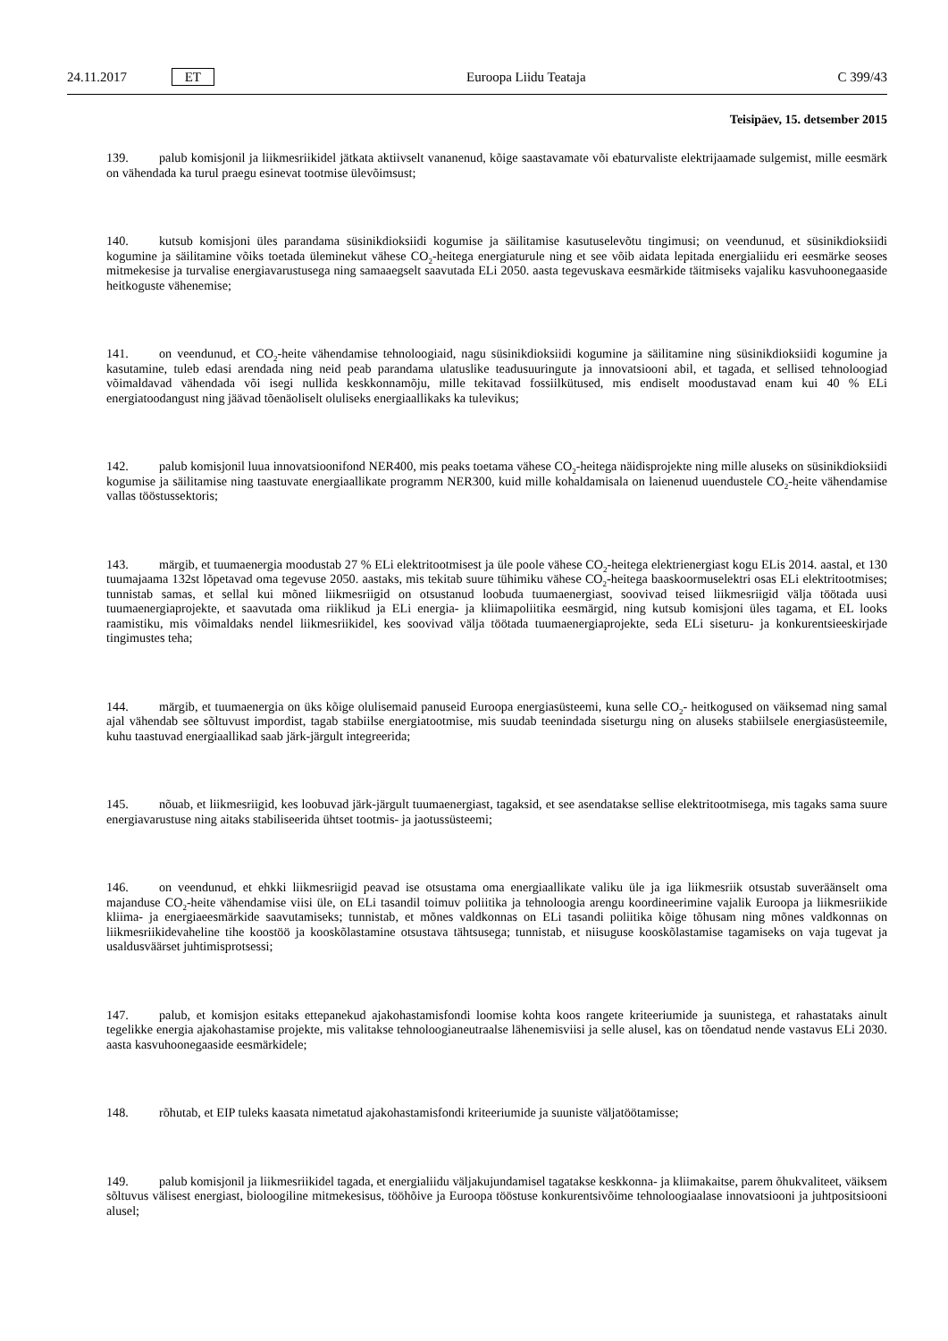24.11.2017 ET Euroopa Liidu Teataja C 399/43
Teisipäev, 15. detsember 2015
139. palub komisjonil ja liikmesriikidel jätkata aktiivselt vananenud, kõige saastavamate või ebaturvaliste elektrijaamade sulgemist, mille eesmärk on vähendada ka turul praegu esinevat tootmise ülevõimsust;
140. kutsub komisjoni üles parandama süsinikdioksiidi kogumise ja säilitamise kasutuselevõtu tingimusi; on veendunud, et süsinikdioksiidi kogumine ja säilitamine võiks toetada üleminekut vähese CO<sub>2</sub>-heitega energiaturule ning et see võib aidata lepitada energialiidu eri eesmärke seoses mitmekesise ja turvalise energiavarustusega ning samaaegselt saavutada ELi 2050. aasta tegevuskava eesmärkide täitmiseks vajaliku kasvuhoonegaaside heitkoguste vähenemise;
141. on veendunud, et CO<sub>2</sub>-heite vähendamise tehnoloogiaid, nagu süsinikdioksiidi kogumine ja säilitamine ning süsinikdioksiidi kogumine ja kasutamine, tuleb edasi arendada ning neid peab parandama ulatuslike teadusuuringute ja innovatsiooni abil, et tagada, et sellised tehnoloogiad võimaldavad vähendada või isegi nullida keskkonnamõju, mille tekitavad fossiilkütused, mis endiselt moodustavad enam kui 40 % ELi energiatoodangust ning jäävad tõenäoliselt oluliseks energiaallikaks ka tulevikus;
142. palub komisjonil luua innovatsioonifond NER400, mis peaks toetama vähese CO<sub>2</sub>-heitega näidisprojekte ning mille aluseks on süsinikdioksiidi kogumise ja säilitamise ning taastuvate energiaallikate programm NER300, kuid mille kohaldamisala on laienenud uuendustele CO<sub>2</sub>-heite vähendamise vallas tööstussektoris;
143. märgib, et tuumaenergia moodustab 27 % ELi elektritootmisest ja üle poole vähese CO<sub>2</sub>-heitega elektrienergiast kogu ELis 2014. aastal, et 130 tuumajaama 132st lõpetavad oma tegevuse 2050. aastaks, mis tekitab suure tühimiku vähese CO<sub>2</sub>-heitega baaskoormuselektri osas ELi elektritootmises; tunnistab samas, et sellal kui mõned liikmesriigid on otsustanud loobuda tuumaenergiast, soovivad teised liikmesriigid välja töötada uusi tuumaenergiaprojekte, et saavutada oma riiklikud ja ELi energia- ja kliimapoliitika eesmärgid, ning kutsub komisjoni üles tagama, et EL looks raamistiku, mis võimaldaks nendel liikmesriikidel, kes soovivad välja töötada tuumaenergiaprojekte, seda ELi siseturu- ja konkurentsieeskirjade tingimustes teha;
144. märgib, et tuumaenergia on üks kõige olulisemaid panuseid Euroopa energiasüsteemi, kuna selle CO<sub>2</sub>- heitkogused on väiksemad ning samal ajal vähendab see sõltuvust impordist, tagab stabiilse energiatootmise, mis suudab teenindada siseturgu ning on aluseks stabiilsele energiasüsteemile, kuhu taastuvad energiaallikad saab järk-järgult integreerida;
145. nõuab, et liikmesriigid, kes loobuvad järk-järgult tuumaenergiast, tagaksid, et see asendatakse sellise elektritootmisega, mis tagaks sama suure energiavarustuse ning aitaks stabiliseerida ühtset tootmis- ja jaotussüsteemi;
146. on veendunud, et ehkki liikmesriigid peavad ise otsustama oma energiaallikate valiku üle ja iga liikmesriik otsustab suveräänselt oma majanduse CO<sub>2</sub>-heite vähendamise viisi üle, on ELi tasandil toimuv poliitika ja tehnoloogia arengu koordineerimine vajalik Euroopa ja liikmesriikide kliima- ja energiaeesmärkide saavutamiseks; tunnistab, et mõnes valdkonnas on ELi tasandi poliitika kõige tõhusam ning mõnes valdkonnas on liikmesriikidevaheline tihe koostöö ja kooskõlastamine otsustava tähtsusega; tunnistab, et niisuguse kooskõlastamise tagamiseks on vaja tugevat ja usaldusväärset juhtimisprotsessi;
147. palub, et komisjon esitaks ettepanekud ajakohastamisfondi loomise kohta koos rangete kriteeriumide ja suunistega, et rahastataks ainult tegelikke energia ajakohastamise projekte, mis valitakse tehnoloogianeutraalse lähenemisviisi ja selle alusel, kas on tõendatud nende vastavus ELi 2030. aasta kasvuhoonegaaside eesmärkidele;
148. rõhutab, et EIP tuleks kaasata nimetatud ajakohastamisfondi kriteeriumide ja suuniste väljatöötamisse;
149. palub komisjonil ja liikmesriikidel tagada, et energialiidu väljakujundamisel tagatakse keskkonna- ja kliimakaitse, parem õhukvaliteet, väiksem sõltuvus välisest energiast, bioloogiline mitmekesisus, tööhõive ja Euroopa tööstuse konkurentsivõime tehnoloogiaalase innovatsiooni ja juhtpositsiooni alusel;